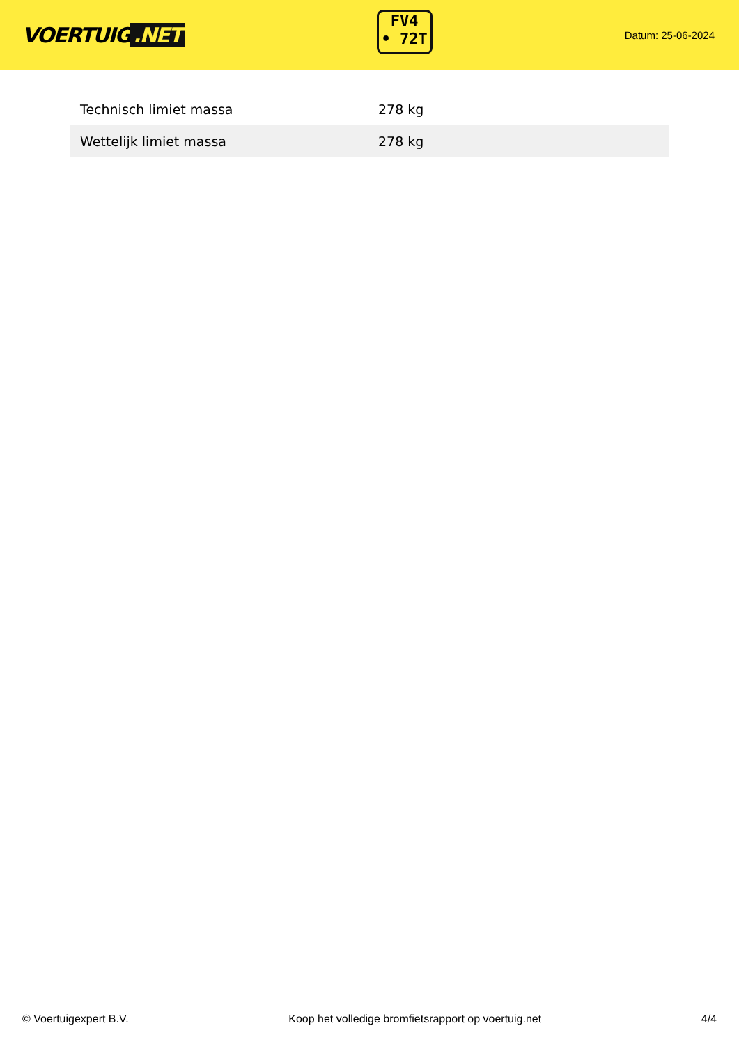VOERTUIG.NET
FV4
• 72T
Datum: 25-06-2024
| Technisch limiet massa | 278 kg |
| Wettelijk limiet massa | 278 kg |
© Voertuigexpert B.V. Koop het volledige bromfietsrapport op voertuig.net 4/4